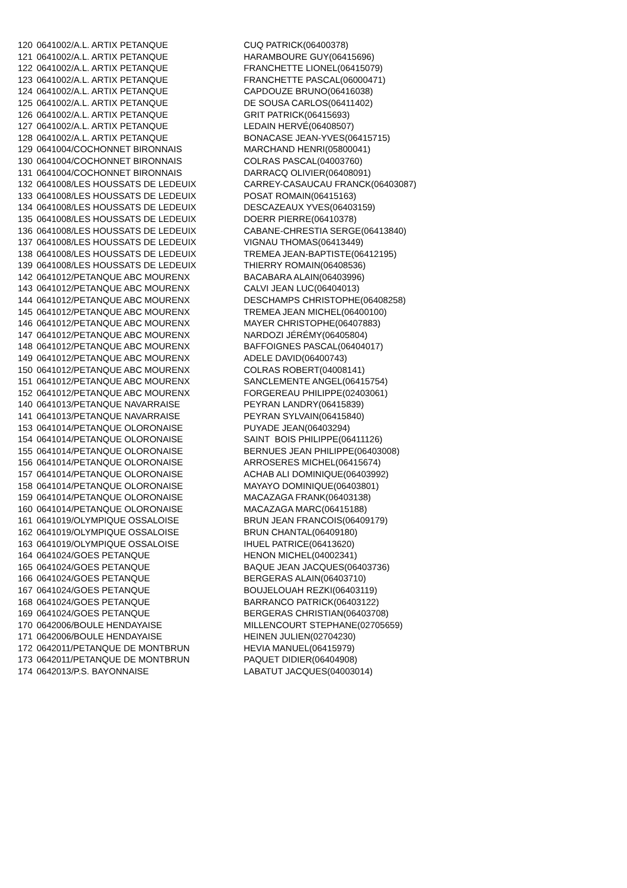| 120 | 0641002/A.L. ARTIX PETANQUE | CUQ PATRICK(06400378) |
| 121 | 0641002/A.L. ARTIX PETANQUE | HARAMBOURE GUY(06415696) |
| 122 | 0641002/A.L. ARTIX PETANQUE | FRANCHETTE LIONEL(06415079) |
| 123 | 0641002/A.L. ARTIX PETANQUE | FRANCHETTE PASCAL(06000471) |
| 124 | 0641002/A.L. ARTIX PETANQUE | CAPDOUZE BRUNO(06416038) |
| 125 | 0641002/A.L. ARTIX PETANQUE | DE SOUSA CARLOS(06411402) |
| 126 | 0641002/A.L. ARTIX PETANQUE | GRIT PATRICK(06415693) |
| 127 | 0641002/A.L. ARTIX PETANQUE | LEDAIN HERVÉ(06408507) |
| 128 | 0641002/A.L. ARTIX PETANQUE | BONACASE JEAN-YVES(06415715) |
| 129 | 0641004/COCHONNET BIRONNAIS | MARCHAND HENRI(05800041) |
| 130 | 0641004/COCHONNET BIRONNAIS | COLRAS PASCAL(04003760) |
| 131 | 0641004/COCHONNET BIRONNAIS | DARRACQ OLIVIER(06408091) |
| 132 | 0641008/LES HOUSSATS DE LEDEUIX | CARREY-CASAUCAU FRANCK(06403087) |
| 133 | 0641008/LES HOUSSATS DE LEDEUIX | POSAT ROMAIN(06415163) |
| 134 | 0641008/LES HOUSSATS DE LEDEUIX | DESCAZEAUX YVES(06403159) |
| 135 | 0641008/LES HOUSSATS DE LEDEUIX | DOERR PIERRE(06410378) |
| 136 | 0641008/LES HOUSSATS DE LEDEUIX | CABANE-CHRESTIA SERGE(06413840) |
| 137 | 0641008/LES HOUSSATS DE LEDEUIX | VIGNAU THOMAS(06413449) |
| 138 | 0641008/LES HOUSSATS DE LEDEUIX | TREMEA JEAN-BAPTISTE(06412195) |
| 139 | 0641008/LES HOUSSATS DE LEDEUIX | THIERRY ROMAIN(06408536) |
| 142 | 0641012/PETANQUE ABC MOURENX | BACABARA ALAIN(06403996) |
| 143 | 0641012/PETANQUE ABC MOURENX | CALVI JEAN LUC(06404013) |
| 144 | 0641012/PETANQUE ABC MOURENX | DESCHAMPS CHRISTOPHE(06408258) |
| 145 | 0641012/PETANQUE ABC MOURENX | TREMEA JEAN MICHEL(06400100) |
| 146 | 0641012/PETANQUE ABC MOURENX | MAYER CHRISTOPHE(06407883) |
| 147 | 0641012/PETANQUE ABC MOURENX | NARDOZI JÉRÉMY(06405804) |
| 148 | 0641012/PETANQUE ABC MOURENX | BAFFOIGNES PASCAL(06404017) |
| 149 | 0641012/PETANQUE ABC MOURENX | ADELE DAVID(06400743) |
| 150 | 0641012/PETANQUE ABC MOURENX | COLRAS ROBERT(04008141) |
| 151 | 0641012/PETANQUE ABC MOURENX | SANCLEMENTE ANGEL(06415754) |
| 152 | 0641012/PETANQUE ABC MOURENX | FORGEREAU PHILIPPE(02403061) |
| 140 | 0641013/PETANQUE NAVARRAISE | PEYRAN LANDRY(06415839) |
| 141 | 0641013/PETANQUE NAVARRAISE | PEYRAN SYLVAIN(06415840) |
| 153 | 0641014/PETANQUE OLORONAISE | PUYADE JEAN(06403294) |
| 154 | 0641014/PETANQUE OLORONAISE | SAINT BOIS PHILIPPE(06411126) |
| 155 | 0641014/PETANQUE OLORONAISE | BERNUES JEAN PHILIPPE(06403008) |
| 156 | 0641014/PETANQUE OLORONAISE | ARROSERES MICHEL(06415674) |
| 157 | 0641014/PETANQUE OLORONAISE | ACHAB ALI DOMINIQUE(06403992) |
| 158 | 0641014/PETANQUE OLORONAISE | MAYAYO DOMINIQUE(06403801) |
| 159 | 0641014/PETANQUE OLORONAISE | MACAZAGA FRANK(06403138) |
| 160 | 0641014/PETANQUE OLORONAISE | MACAZAGA MARC(06415188) |
| 161 | 0641019/OLYMPIQUE OSSALOISE | BRUN JEAN FRANCOIS(06409179) |
| 162 | 0641019/OLYMPIQUE OSSALOISE | BRUN CHANTAL(06409180) |
| 163 | 0641019/OLYMPIQUE OSSALOISE | IHUEL PATRICE(06413620) |
| 164 | 0641024/GOES PETANQUE | HENON MICHEL(04002341) |
| 165 | 0641024/GOES PETANQUE | BAQUE JEAN JACQUES(06403736) |
| 166 | 0641024/GOES PETANQUE | BERGERAS ALAIN(06403710) |
| 167 | 0641024/GOES PETANQUE | BOUJELOUAH REZKI(06403119) |
| 168 | 0641024/GOES PETANQUE | BARRANCO PATRICK(06403122) |
| 169 | 0641024/GOES PETANQUE | BERGERAS CHRISTIAN(06403708) |
| 170 | 0642006/BOULE HENDAYAISE | MILLENCOURT STEPHANE(02705659) |
| 171 | 0642006/BOULE HENDAYAISE | HEINEN JULIEN(02704230) |
| 172 | 0642011/PETANQUE DE MONTBRUN | HEVIA MANUEL(06415979) |
| 173 | 0642011/PETANQUE DE MONTBRUN | PAQUET DIDIER(06404908) |
| 174 | 0642013/P.S. BAYONNAISE | LABATUT JACQUES(04003014) |